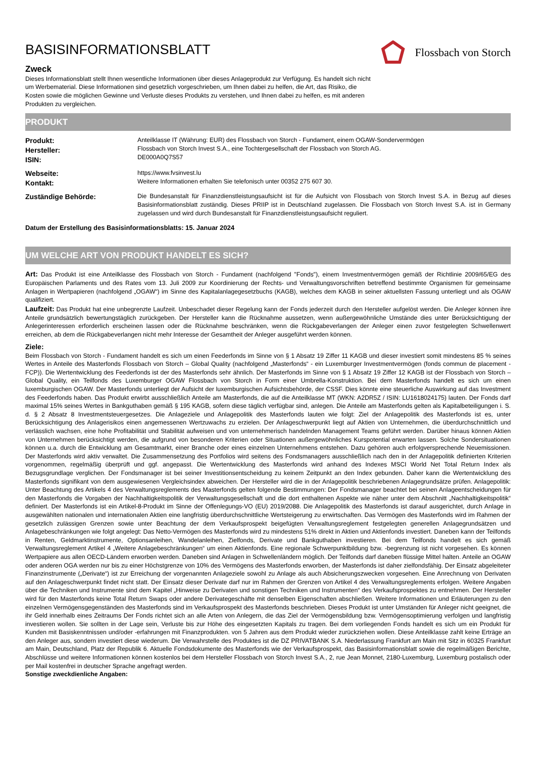BASISINFORMATIONSBLATT
Zweck
Dieses Informationsblatt stellt Ihnen wesentliche Informationen über dieses Anlageprodukt zur Verfügung. Es handelt sich nicht um Werbematerial. Diese Informationen sind gesetzlich vorgeschrieben, um Ihnen dabei zu helfen, die Art, das Risiko, die Kosten sowie die möglichen Gewinne und Verluste dieses Produkts zu verstehen, und Ihnen dabei zu helfen, es mit anderen Produkten zu vergleichen.
Flossbach von Storch
PRODUKT
Produkt:
Hersteller:
ISIN:
Anteilklasse IT (Währung: EUR) des Flossbach von Storch - Fundament, einem OGAW-Sondervermögen
Flossbach von Storch Invest S.A., eine Tochtergesellschaft der Flossbach von Storch AG.
DE000A0Q7S57
Webseite:
Kontakt:
https://www.fvsinvest.lu
Weitere Informationen erhalten Sie telefonisch unter 00352 275 607 30.
Zuständige Behörde: Die Bundesanstalt für Finanzdienstleistungsaufsicht ist für die Aufsicht von Flossbach von Storch Invest S.A. in Bezug auf dieses Basisinformationsblatt zuständig. Dieses PRIIP ist in Deutschland zugelassen. Die Flossbach von Storch Invest S.A. ist in Germany zugelassen und wird durch Bundesanstalt für Finanzdienstleistungsaufsicht reguliert.
Datum der Erstellung des Basisinformationsblatts: 15. Januar 2024
UM WELCHE ART VON PRODUKT HANDELT ES SICH?
Art: Das Produkt ist eine Anteilklasse des Flossbach von Storch - Fundament (nachfolgend "Fonds"), einem Investmentvermögen gemäß der Richtlinie 2009/65/EG des Europäischen Parlaments und des Rates vom 13. Juli 2009 zur Koordinierung der Rechts- und Verwaltungsvorschriften betreffend bestimmte Organismen für gemeinsame Anlagen in Wertpapieren (nachfolgend „OGAW“) im Sinne des Kapitalanlagegesetzbuchs (KAGB), welches dem KAGB in seiner aktuellsten Fassung unterliegt und als OGAW qualifiziert.
Laufzeit: Das Produkt hat eine unbegrenzte Laufzeit. Unbeschadet dieser Regelung kann der Fonds jederzeit durch den Hersteller aufgelöst werden. Die Anleger können ihre Anteile grundsätzlich bewertungstäglich zurückgeben. Der Hersteller kann die Rücknahme aussetzen, wenn außergewöhnliche Umstände dies unter Berücksichtigung der Anlegerinteressen erforderlich erscheinen lassen oder die Rücknahme beschränken, wenn die Rückgabeverlangen der Anleger einen zuvor festgelegten Schwellenwert erreichen, ab dem die Rückgabeverlangen nicht mehr Interesse der Gesamtheit der Anleger ausgeführt werden können.
Ziele:
Beim Flossbach von Storch - Fundament handelt es sich um einen Feederfonds im Sinne von § 1 Absatz 19 Ziffer 11 KAGB und dieser investiert somit mindestens 85 % seines Wertes in Anteile des Masterfonds Flossbach von Storch – Global Quality (nachfolgend „Masterfonds“ - ein Luxemburger Investmentvermögen (fonds commun de placement - FCP)). Die Wertentwicklung des Feederfonds ist der des Masterfonds sehr ähnlich. Der Masterfonds im Sinne von § 1 Absatz 19 Ziffer 12 KAGB ist der Flossbach von Storch – Global Quality, ein Teilfonds des Luxemburger OGAW Flossbach von Storch in Form einer Umbrella-Konstruktion. Bei dem Masterfonds handelt es sich um einen luxemburgischen OGAW. Der Masterfonds unterliegt der Aufsicht der luxemburgischen Aufsichtsbehörde, der CSSF. Dies könnte eine steuerliche Auswirkung auf das Investment des Feederfonds haben. Das Produkt erwirbt ausschließlich Anteile am Masterfonds, die auf die Anteilklasse MT (WKN: A2DR5Z / ISIN: LU1618024175) lauten. Der Fonds darf maximal 15% seines Wertes in Bankguthaben gemäß § 195 KAGB, sofern diese täglich verfügbar sind, anlegen. Die Anteile am Masterfonds gelten als Kapitalbeteiligungen i. S. d. § 2 Absatz 8 Investmentsteuergesetzes. Die Anlageziele und Anlagepolitik des Masterfonds lauten wie folgt: Ziel der Anlagepolitik des Masterfonds ist es, unter Berücksichtigung des Anlagerisikos einen angemessenen Wertzuwachs zu erzielen. Der Anlageschwerpunkt liegt auf Aktien von Unternehmen, die überdurchschnittlich und verlässlich wachsen, eine hohe Profitabilität und Stabilität aufweisen und von unternehmerisch handelnden Management Teams geführt werden. Darüber hinaus können Aktien von Unternehmen berücksichtigt werden, die aufgrund von besonderen Kriterien oder Situationen außergewöhnliches Kurspotential erwarten lassen. Solche Sondersituationen können u.a. durch die Entwicklung am Gesamtmarkt, einer Branche oder eines einzelnen Unternehmens entstehen. Dazu gehören auch erfolgversprechende Neuemissionen. Der Masterfonds wird aktiv verwaltet. Die Zusammensetzung des Portfolios wird seitens des Fondsmanagers ausschließlich nach den in der Anlagepolitik definierten Kriterien vorgenommen, regelmäßig überprüft und ggf. angepasst. Die Wertentwicklung des Masterfonds wird anhand des Indexes MSCI World Net Total Return Index als Bezugsgrundlage verglichen. Der Fondsmanager ist bei seiner Investitionsentscheidung zu keinem Zeitpunkt an den Index gebunden. Daher kann die Wertentwicklung des Masterfonds signifikant von dem ausgewiesenen Vergleichsindex abweichen. Der Hersteller wird die in der Anlagepolitik beschriebenen Anlagegrundsätze prüfen. Anlagepolitik: Unter Beachtung des Artikels 4 des Verwaltungsreglements des Masterfonds gelten folgende Bestimmungen: Der Fondsmanager beachtet bei seinen Anlageentscheidungen für den Masterfonds die Vorgaben der Nachhaltigkeitspolitik der Verwaltungsgesellschaft und die dort enthaltenen Aspekte wie näher unter dem Abschnitt „Nachhaltigkeitspolitik“ definiert. Der Masterfonds ist ein Artikel-8-Produkt im Sinne der Offenlegungs-VO (EU) 2019/2088. Die Anlagepolitik des Masterfonds ist darauf ausgerichtet, durch Anlage in ausgewählten nationalen und internationalen Aktien eine langfristig überdurchschnittliche Wertsteigerung zu erwirtschaften. Das Vermögen des Masterfonds wird im Rahmen der gesetzlich zulässigen Grenzen sowie unter Beachtung der dem Verkaufsprospekt beigefügten Verwaltungsreglement festgelegten generellen Anlagegrundsätzen und Anlagebeschränkungen wie folgt angelegt: Das Netto-Vermögen des Masterfonds wird zu mindestens 51% direkt in Aktien und Aktienfonds investiert. Daneben kann der Teilfonds in Renten, Geldmarktinstrumente, Optionsanleihen, Wandelanleihen, Zielfonds, Derivate und Bankguthaben investieren. Bei dem Teilfonds handelt es sich gemäß Verwaltungsreglement Artikel 4 „Weitere Anlagebeschränkungen“ um einen Aktienfonds. Eine regionale Schwerpunktbildung bzw. -begrenzung ist nicht vorgesehen. Es können Wertpapiere aus allen OECD-Ländern erworben werden. Daneben sind Anlagen in Schwellenländern möglich. Der Teilfonds darf daneben flüssige Mittel halten. Anteile an OGAW oder anderen OGA werden nur bis zu einer Höchstgrenze von 10% des Vermögens des Masterfonds erworben, der Masterfonds ist daher zielfondsfähig. Der Einsatz abgeleiteter Finanzinstrumente („Derivate“) ist zur Erreichung der vorgenannten Anlageziele sowohl zu Anlage als auch Absicherungszwecken vorgesehen. Eine Anrechnung von Derivaten auf den Anlageschwerpunkt findet nicht statt. Der Einsatz dieser Derivate darf nur im Rahmen der Grenzen von Artikel 4 des Verwaltungsreglements erfolgen. Weitere Angaben über die Techniken und Instrumente sind dem Kapitel „Hinweise zu Derivaten und sonstigen Techniken und Instrumenten“ des Verkaufsprospektes zu entnehmen. Der Hersteller wird für den Masterfonds keine Total Return Swaps oder andere Derivategeschäfte mit denselben Eigenschaften abschließen. Weitere Informationen und Erläuterungen zu den einzelnen Vermögensgegenständen des Masterfonds sind im Verkaufsprospekt des Masterfonds beschrieben. Dieses Produkt ist unter Umständen für Anleger nicht geeignet, die ihr Geld innerhalb eines Zeitraums Der Fonds richtet sich an alle Arten von Anlegern, die das Ziel der Vermögensbildung bzw. Vermögensoptimierung verfolgen und langfristig investieren wollen. Sie sollten in der Lage sein, Verluste bis zur Höhe des eingesetzten Kapitals zu tragen. Bei dem vorliegenden Fonds handelt es sich um ein Produkt für Kunden mit Basiskenntnissen und/oder -erfahrungen mit Finanzprodukten. von 5 Jahren aus dem Produkt wieder zurückziehen wollen. Diese Anteilklasse zahlt keine Erträge an den Anleger aus, sondern investiert diese wiederum. Die Verwahrstelle des Produktes ist die DZ PRIVATBANK S.A. Niederlassung Frankfurt am Main mit Sitz in 60325 Frankfurt am Main, Deutschland, Platz der Republik 6. Aktuelle Fondsdokumente des Masterfonds wie der Verkaufsprospekt, das Basisinformationsblatt sowie die regelmäßigen Berichte, Abschlüsse und weitere Informationen können kostenlos bei dem Hersteller Flossbach von Storch Invest S.A., 2, rue Jean Monnet, 2180-Luxemburg, Luxemburg postalisch oder per Mail kostenfrei in deutscher Sprache angefragt werden.
Sonstige zweckdienliche Angaben: